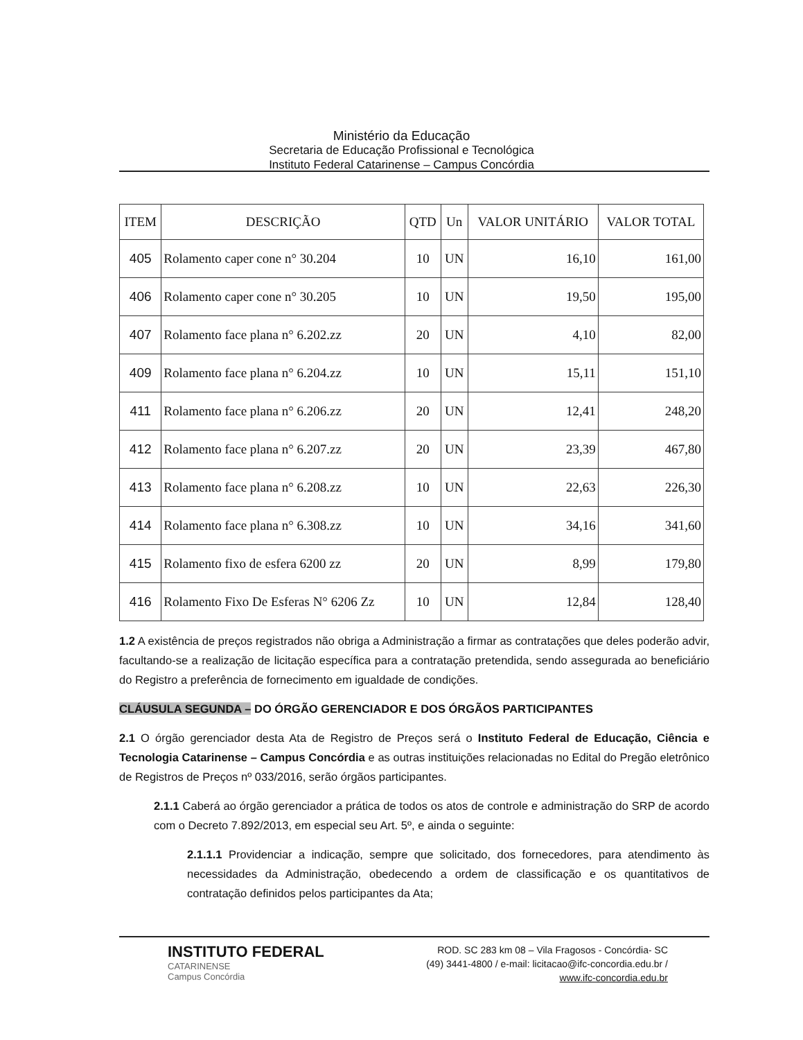Ministério da Educação
Secretaria de Educação Profissional e Tecnológica
Instituto Federal Catarinense – Campus Concórdia
| ITEM | DESCRIÇÃO | QTD | Un | VALOR UNITÁRIO | VALOR TOTAL |
| --- | --- | --- | --- | --- | --- |
| 405 | Rolamento caper cone n° 30.204 | 10 | UN | 16,10 | 161,00 |
| 406 | Rolamento caper cone n° 30.205 | 10 | UN | 19,50 | 195,00 |
| 407 | Rolamento face plana n° 6.202.zz | 20 | UN | 4,10 | 82,00 |
| 409 | Rolamento face plana n° 6.204.zz | 10 | UN | 15,11 | 151,10 |
| 411 | Rolamento face plana n° 6.206.zz | 20 | UN | 12,41 | 248,20 |
| 412 | Rolamento face plana n° 6.207.zz | 20 | UN | 23,39 | 467,80 |
| 413 | Rolamento face plana n° 6.208.zz | 10 | UN | 22,63 | 226,30 |
| 414 | Rolamento face plana n° 6.308.zz | 10 | UN | 34,16 | 341,60 |
| 415 | Rolamento fixo de esfera 6200 zz | 20 | UN | 8,99 | 179,80 |
| 416 | Rolamento Fixo De Esferas N° 6206 Zz | 10 | UN | 12,84 | 128,40 |
1.2 A existência de preços registrados não obriga a Administração a firmar as contratações que deles poderão advir, facultando-se a realização de licitação específica para a contratação pretendida, sendo assegurada ao beneficiário do Registro a preferência de fornecimento em igualdade de condições.
CLÁUSULA SEGUNDA – DO ÓRGÃO GERENCIADOR E DOS ÓRGÃOS PARTICIPANTES
2.1 O órgão gerenciador desta Ata de Registro de Preços será o Instituto Federal de Educação, Ciência e Tecnologia Catarinense – Campus Concórdia e as outras instituições relacionadas no Edital do Pregão eletrônico de Registros de Preços nº 033/2016, serão órgãos participantes.
2.1.1 Caberá ao órgão gerenciador a prática de todos os atos de controle e administração do SRP de acordo com o Decreto 7.892/2013, em especial seu Art. 5º, e ainda o seguinte:
2.1.1.1 Providenciar a indicação, sempre que solicitado, dos fornecedores, para atendimento às necessidades da Administração, obedecendo a ordem de classificação e os quantitativos de contratação definidos pelos participantes da Ata;
INSTITUTO FEDERAL
CATARINENSE
Campus Concórdia
ROD. SC 283 km 08 – Vila Fragosos - Concórdia- SC
(49) 3441-4800 / e-mail: licitacao@ifc-concordia.edu.br /
www.ifc-concordia.edu.br